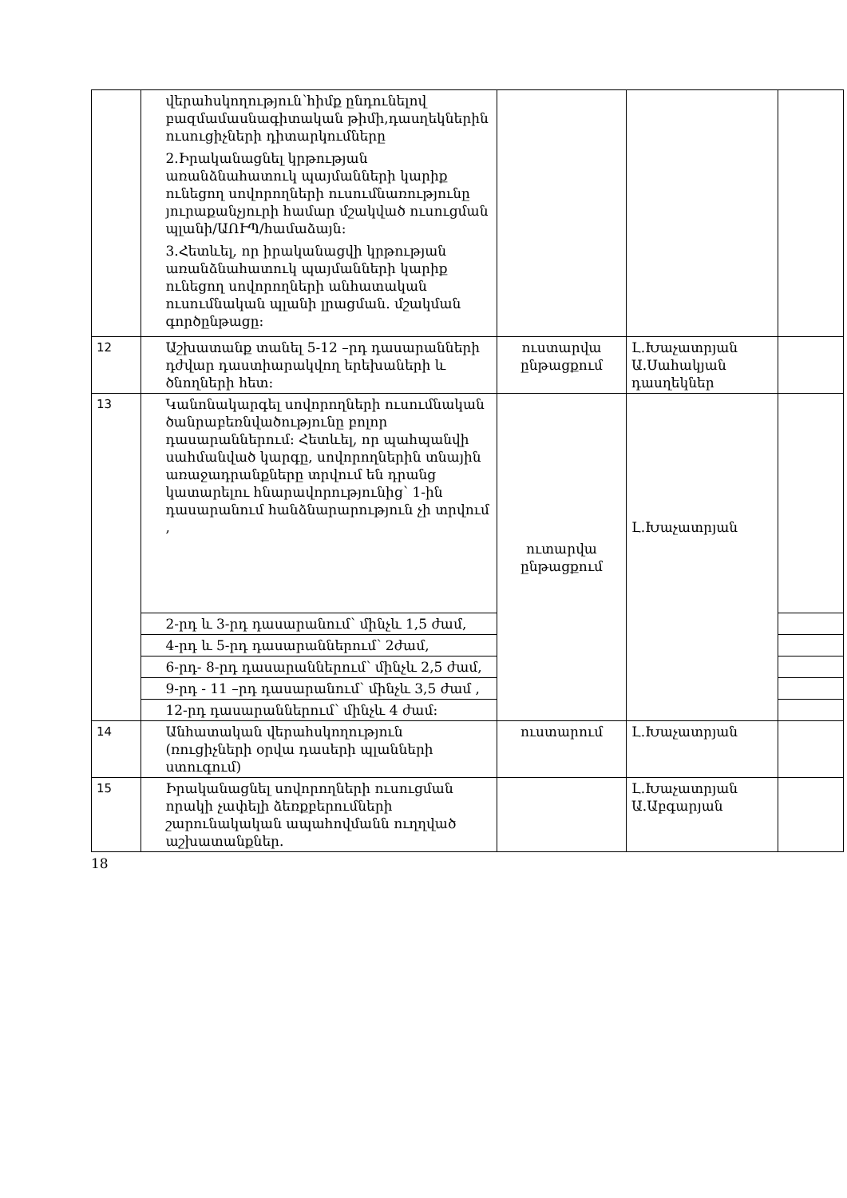| | վերահսկողություն՝հիմք ընդունելով բազմամասնագիտական թիմի,դասղեկներին ուսուցիչների դիտարկումները 2.Իրականացնել կրթության առանձնահատուկ պայմանների կարիք ունեցող սովորողների ուսումնառությունը յուրաքանչյուրի համար մշակված ուսուցման պլանի/ԱՈՒՊ/համաձայն: 3.Հետևել, որ իրականացվի կրթության առանձնահատուկ պայմանների կարիք ունեցող սովորողների անհատական ուսումնական պլանի լրացման. մշակման գործընթացը: | | | |
| 12 | Աշխատանք տանել 5-12 –րդ դասարանների դժվար դաստիարակվող երեխաների և ծնողների հետ: | ուստարվա ընթացքում | Լ.Խաչատրյան Ա.Սահակյան դասղեկներ | |
| 13 | Կանոնակարգել սովորողների ուսումնական ծանրաբեռնվածությունը բոլոր դասարաններում: Հետևել, որ պահպանվի սահմանված կարգը, սովորողներին տնային առաջադրանքները տրվում են դրանց կատարելու հնարավորությունից՝ 1-ին դասարանում հանձնարարություն չի տրվում , | ուտարվա ընթացքում | Լ.Խաչատրյան | |
| | 2-րդ և 3-րդ դասարանում՝ մինչև 1,5 ժամ, | | | |
| | 4-րդ և 5-րդ դասարաններում՝ 2ժամ, | | | |
| | 6-րդ- 8-րդ դասարաններում՝ մինչև 2,5 ժամ, | | | |
| | 9-րդ - 11 –րդ դասարանում՝ մինչև 3,5 ժամ , | | | |
| | 12-րդ դասարաններում՝ մինչև 4 ժամ: | | | |
| 14 | Անհատական վերահսկողություն (ռուցիչների օրվա դասերի պլանների ստուգում) | ուստարում | Լ.Խաչատրյան | |
| 15 | Իրականացնել սովորողների ուսուցման որակի չափելի ձեռքբերումների շարունակական ապահովմանն ուղղված աշխատանքներ. | | Լ.Խաչատրյան Ա.Աբգարյան | |
18